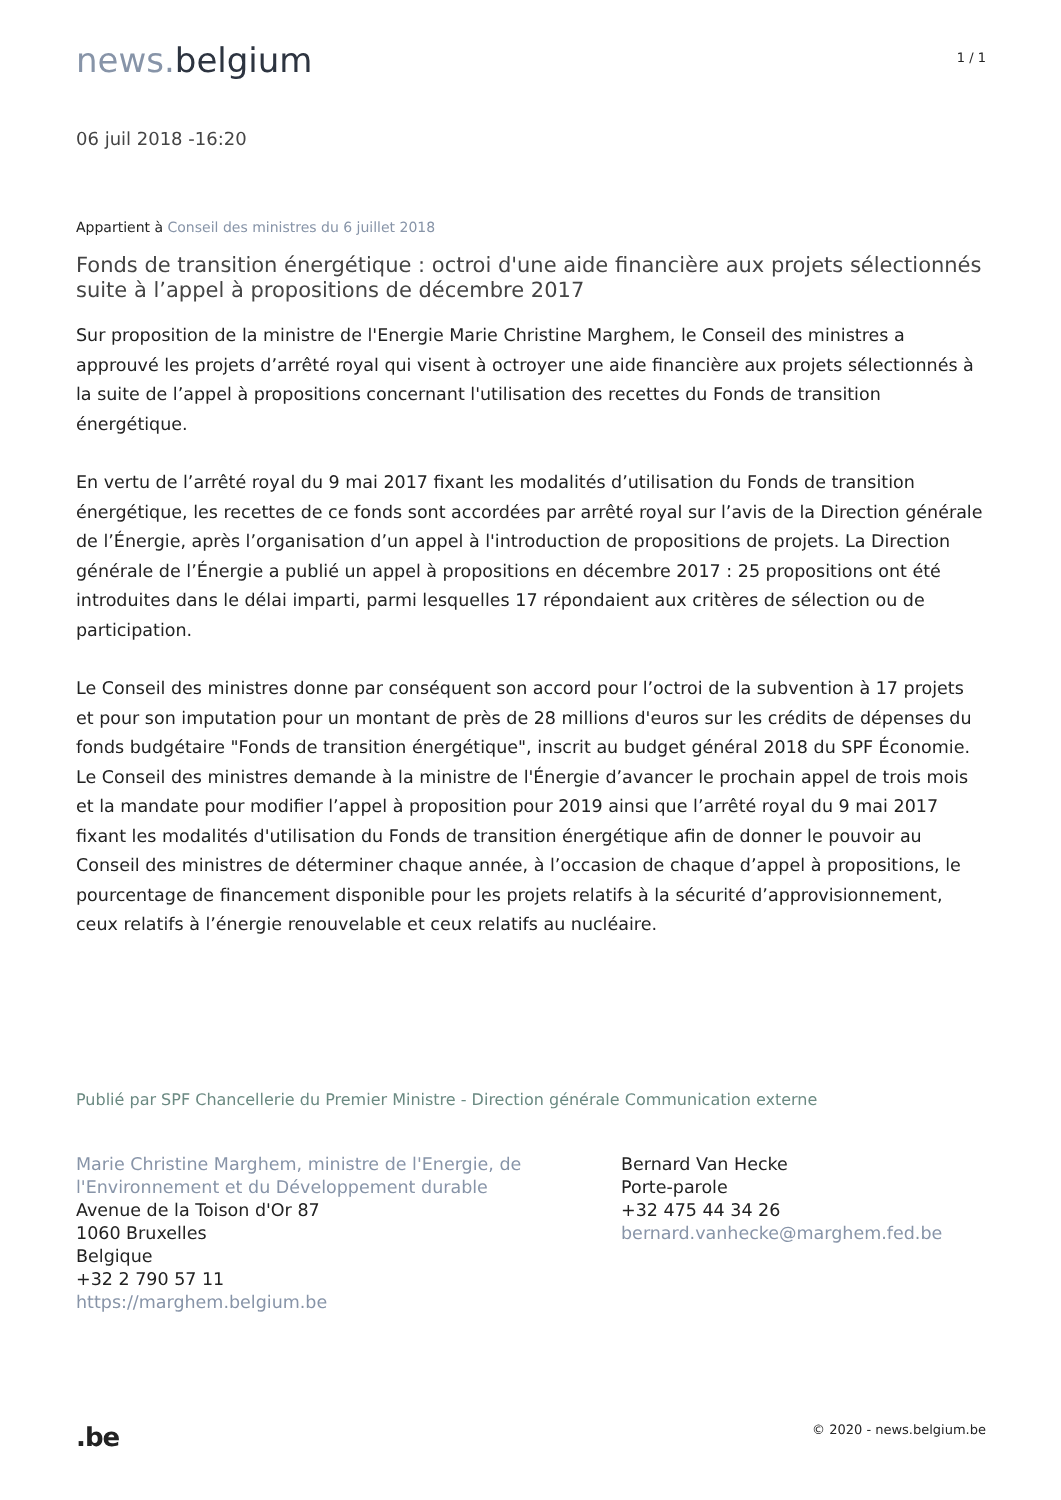news. belgium
1 / 1
06 juil 2018 -16:20
Appartient à Conseil des ministres du 6 juillet 2018
Fonds de transition énergétique : octroi d'une aide financière aux projets sélectionnés suite à l’appel à propositions de décembre 2017
Sur proposition de la ministre de l'Energie Marie Christine Marghem, le Conseil des ministres a approuvé les projets d’arrêté royal qui visent à octroyer une aide financière aux projets sélectionnés à la suite de l’appel à propositions concernant l'utilisation des recettes du Fonds de transition énergétique.
En vertu de l’arrêté royal du 9 mai 2017 fixant les modalités d’utilisation du Fonds de transition énergétique, les recettes de ce fonds sont accordées par arrêté royal sur l’avis de la Direction générale de l’Énergie, après l’organisation d’un appel à l'introduction de propositions de projets. La Direction générale de l’Énergie a publié un appel à propositions en décembre 2017 : 25 propositions ont été introduites dans le délai imparti, parmi lesquelles 17 répondaient aux critères de sélection ou de participation.
Le Conseil des ministres donne par conséquent son accord pour l’octroi de la subvention à 17 projets et pour son imputation pour un montant de près de 28 millions d'euros sur les crédits de dépenses du fonds budgétaire "Fonds de transition énergétique", inscrit au budget général 2018 du SPF Économie. Le Conseil des ministres demande à la ministre de l'Énergie d’avancer le prochain appel de trois mois et la mandate pour modifier l’appel à proposition pour 2019 ainsi que l’arrêté royal du 9 mai 2017 fixant les modalités d'utilisation du Fonds de transition énergétique afin de donner le pouvoir au Conseil des ministres de déterminer chaque année, à l’occasion de chaque d’appel à propositions, le pourcentage de financement disponible pour les projets relatifs à la sécurité d’approvisionnement, ceux relatifs à l’énergie renouvelable et ceux relatifs au nucléaire.
Publié par SPF Chancellerie du Premier Ministre - Direction générale Communication externe
Marie Christine Marghem, ministre de l'Energie, de l'Environnement et du Développement durable
Avenue de la Toison d'Or 87
1060 Bruxelles
Belgique
+32 2 790 57 11
https://marghem.belgium.be
Bernard Van Hecke
Porte-parole
+32 475 44 34 26
bernard.vanhecke@marghem.fed.be
.be
© 2020 - news.belgium.be